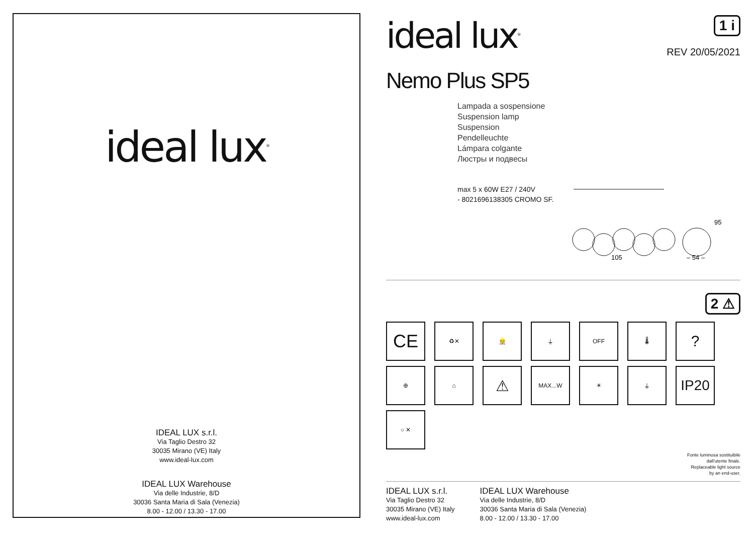ideal lux<sup>®</sup>
IDEAL LUX s.r.l.
Via Taglio Destro 32
30035 Mirano (VE) Italy
www.ideal-lux.com
IDEAL LUX Warehouse
Via delle Industrie, 8/D
30036 Santa Maria di Sala (Venezia)
8.00 - 12.00 / 13.30 - 17.00
ideal lux<sup>®</sup>
1 i
REV 20/05/2021
Nemo Plus SP5
Lampada a sospensione
Suspension lamp
Suspension
Pendelleuchte
Lámpara colgante
Люстры и подвесы
max 5 x 60W E27 / 240V
- 8021696138305 CROMO SF.
105
– 54 –
95
2 ⚠
CE
♻✕
👷
⏚
OFF
🌡
?
⊕
⌂
⚠
MAX...W
☀
⏚
IP20
○ ✕
Fonte luminosa sostituibile
dall'utente finale.
Replaceable light source
by an end-user.
IDEAL LUX s.r.l.
Via Taglio Destro 32
30035 Mirano (VE) Italy
www.ideal-lux.com
IDEAL LUX Warehouse
Via delle Industrie, 8/D
30036 Santa Maria di Sala (Venezia)
8.00 - 12.00 / 13.30 - 17.00